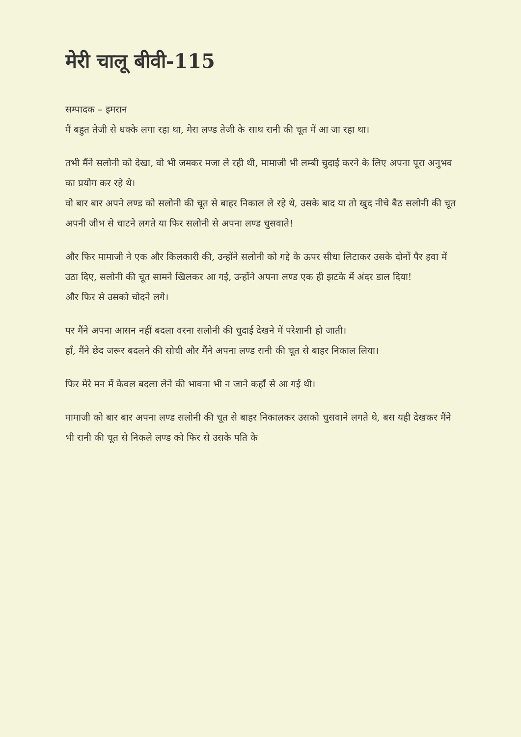मेरी चालू बीवी-115
सम्पादक – इमरान
मैं बहुत तेजी से धक्के लगा रहा था, मेरा लण्ड तेजी के साथ रानी की चूत में आ जा रहा था।
तभी मैंने सलोनी को देखा, वो भी जमकर मजा ले रही थी, मामाजी भी लम्बी चुदाई करने के लिए अपना पूरा अनुभव का प्रयोग कर रहे थे।
वो बार बार अपने लण्ड को सलोनी की चूत से बाहर निकाल ले रहे थे, उसके बाद या तो खुद नीचे बैठ सलोनी की चूत अपनी जीभ से चाटने लगते या फिर सलोनी से अपना लण्ड चुसवाते!
और फिर मामाजी ने एक और किलकारी की, उन्होंने सलोनी को गद्दे के ऊपर सीधा लिटाकर उसके दोनों पैर हवा में उठा दिए, सलोनी की चूत सामने खिलकर आ गई, उन्होंने अपना लण्ड एक ही झटके में अंदर डाल दिया!
और फिर से उसको चोदने लगे।
पर मैंने अपना आसन नहीं बदला वरना सलोनी की चुदाई देखने में परेशानी हो जाती।
हाँ, मैंने छेद जरूर बदलने की सोची और मैंने अपना लण्ड रानी की चूत से बाहर निकाल लिया।
फिर मेरे मन में केवल बदला लेने की भावना भी न जाने कहाँ से आ गई थी।
मामाजी को बार बार अपना लण्ड सलोनी की चूत से बाहर निकालकर उसको चुसवाने लगते थे, बस यही देखकर मैंने भी रानी की चूत से निकले लण्ड को फिर से उसके पति के